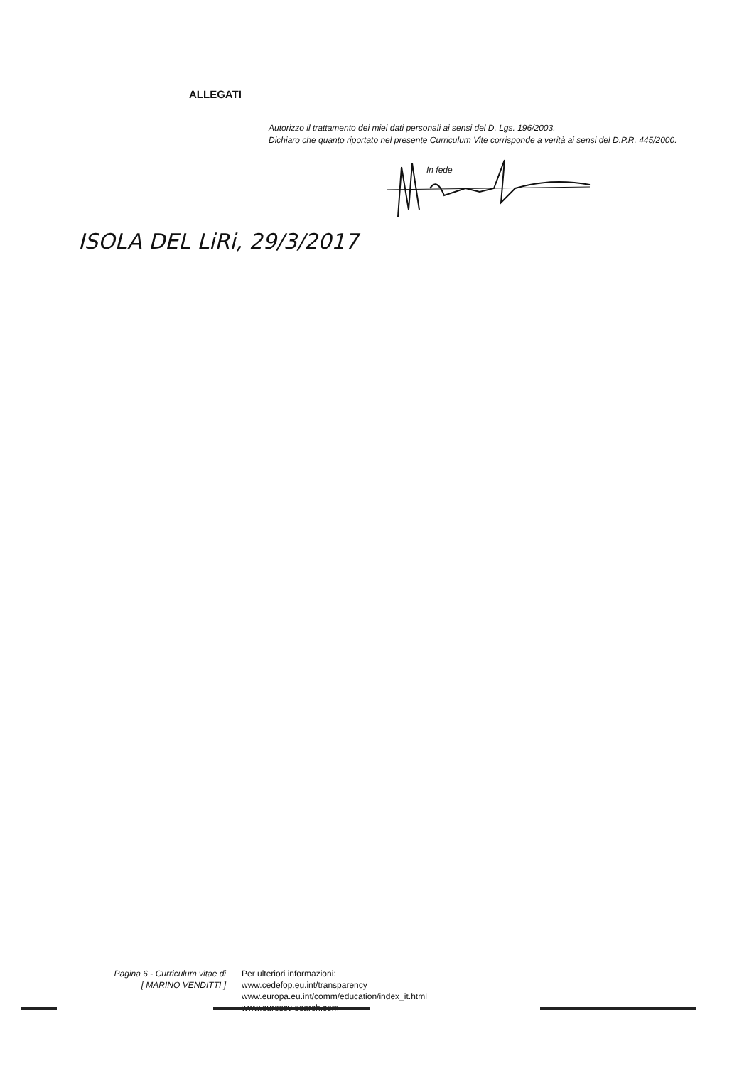ALLEGATI
Autorizzo il trattamento dei miei dati personali ai sensi del D. Lgs. 196/2003.
Dichiaro che quanto riportato nel presente Curriculum Vite corrisponde a verità ai sensi del D.P.R. 445/2000.
In fede
ISOLA DEL LiRi, 29/3/2017
Pagina 6 - Curriculum vitae di
[ MARINO VENDITTI ]
Per ulteriori informazioni:
www.cedefop.eu.int/transparency
www.europa.eu.int/comm/education/index_it.html
www.eurescv-search.com